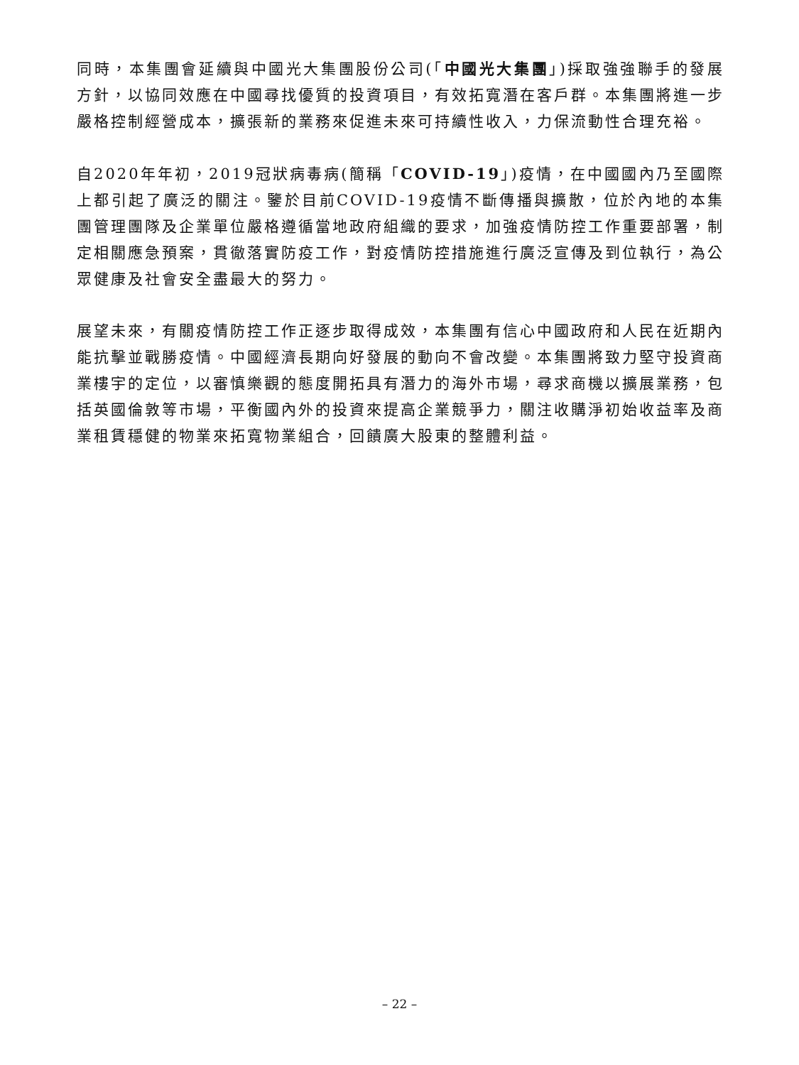同時，本集團會延續與中國光大集團股份公司(「中國光大集團」)採取強強聯手的發展方針，以協同效應在中國尋找優質的投資項目，有效拓寬潛在客戶群。本集團將進一步嚴格控制經營成本，擴張新的業務來促進未來可持續性收入，力保流動性合理充裕。
自2020年年初，2019冠狀病毒病(簡稱「COVID-19」)疫情，在中國國內乃至國際上都引起了廣泛的關注。鑒於目前COVID-19疫情不斷傳播與擴散，位於內地的本集團管理團隊及企業單位嚴格遵循當地政府組織的要求，加強疫情防控工作重要部署，制定相關應急預案，貫徹落實防疫工作，對疫情防控措施進行廣泛宣傳及到位執行，為公眾健康及社會安全盡最大的努力。
展望未來，有關疫情防控工作正逐步取得成效，本集團有信心中國政府和人民在近期內能抗擊並戰勝疫情。中國經濟長期向好發展的動向不會改變。本集團將致力堅守投資商業樓宇的定位，以審慎樂觀的態度開拓具有潛力的海外市場，尋求商機以擴展業務，包括英國倫敦等市場，平衡國內外的投資來提高企業競爭力，關注收購淨初始收益率及商業租賃穩健的物業來拓寬物業組合，回饋廣大股東的整體利益。
– 22 –